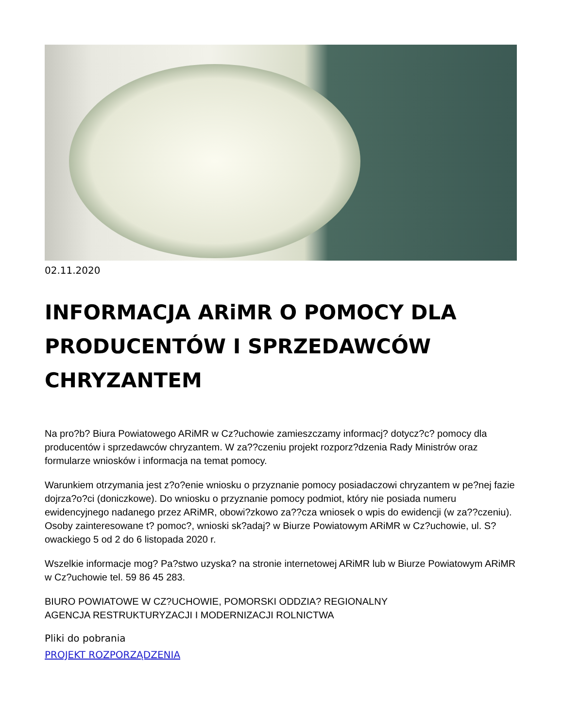02.11.2020
INFORMACJA ARiMR O POMOCY DLA PRODUCENTÓW I SPRZEDAWCÓW CHRYZANTEM
Na pro?b? Biura Powiatowego ARiMR w Cz?uchowie zamieszczamy informacj? dotycz?c? pomocy dla producentów i sprzedawców chryzantem. W za??czeniu projekt rozporz?dzenia Rady Ministrów oraz formularze wniosków i informacja na temat pomocy.
Warunkiem otrzymania jest z?o?enie wniosku o przyznanie pomocy posiadaczowi chryzantem w pe?nej fazie dojrza?o?ci (doniczkowe). Do wniosku o przyznanie pomocy podmiot, który nie posiada numeru ewidencyjnego nadanego przez ARiMR, obowi?zkowo za??cza wniosek o wpis do ewidencji (w za??czeniu). Osoby zainteresowane t? pomoc?, wnioski sk?adaj? w Biurze Powiatowym ARiMR w Cz?uchowie, ul. S?owackiego 5 od 2 do 6 listopada 2020 r.
Wszelkie informacje mog? Pa?stwo uzyska? na stronie internetowej ARiMR lub w Biurze Powiatowym ARiMR w Cz?uchowie tel. 59 86 45 283.
BIURO POWIATOWE W CZ?UCHOWIE, POMORSKI ODDZIA? REGIONALNY
AGENCJA RESTRUKTURYZACJI I MODERNIZACJI ROLNICTWA
Pliki do pobrania
PROJEKT ROZPORZĄDZENIA